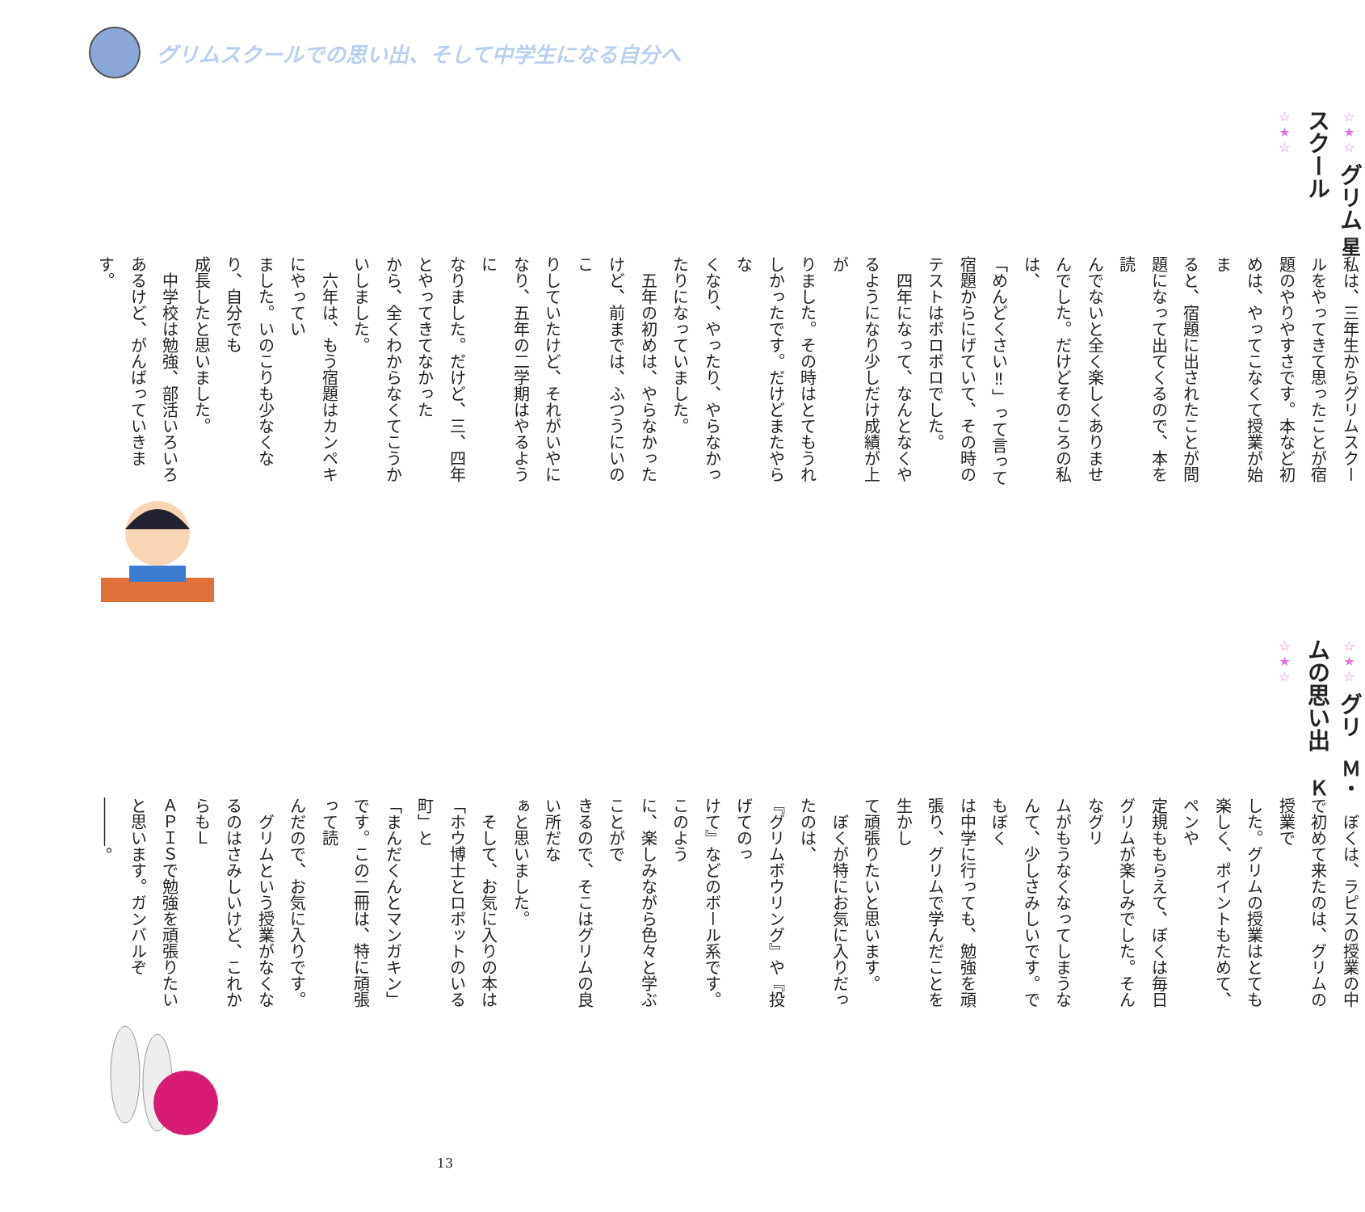グリムスクールでの思い出、そして中学生になる自分へ
☆★☆ グリムスクール ☆★☆
星
私は、三年生からグリムスクールをやってきて思ったことが宿
題のやりやすさです。本など初めは、やってこなくて授業が始ま
ると、宿題に出されたことが問題になって出てくるので、本を読
んでないと全く楽しくありませんでした。だけどそのころの私は、
「めんどくさい‼」って言って宿題からにげていて、その時の
テストはボロボロでした。
　四年になって、なんとなくやるようになり少しだけ成績が上が
りました。その時はとてもうれしかったです。だけどまたやらな
くなり、やったり、やらなかったりになっていました。
　五年の初めは、やらなかったけど、前までは、ふつうにいのこ
りしていたけど、それがいやになり、五年の二学期はやるように
なりました。だけど、三、四年とやってきてなかった
から、全くわからなくてこうかいしました。
　六年は、もう宿題はカンペキにやってい
ました。いのこりも少なくなり、自分でも
成長したと思いました。
　中学校は勉強、部活いろいろあるけど、がんばっていきます。
☆★☆ グリムの思い出 ☆★☆
Ｍ・Ｋ
　ぼくは、ラピスの授業の中で初めて来たのは、グリムの授業で
した。グリムの授業はとても楽しく、ポイントもためて、ペンや
定規ももらえて、ぼくは毎日グリムが楽しみでした。そんなグリ
ムがもうなくなってしまうなんて、少しさみしいです。でもぼく
は中学に行っても、勉強を頑張り、グリムで学んだことを生かし
て頑張りたいと思います。
　ぼくが特にお気に入りだったのは、
『グリムボウリング』や『投げてのっ
けて』などのボール系です。このよう
に、楽しみながら色々と学ぶことがで
きるので、そこはグリムの良い所だな
ぁと思いました。
　そして、お気に入りの本は「ホウ博士とロボットのいる町」と
「まんだくんとマンガキン」です。この二冊は、特に頑張って読
んだので、お気に入りです。
　グリムという授業がなくなるのはさみしいけど、これからもＬ
ＡＰＩＳで勉強を頑張りたいと思います。ガンバルぞ―――。
13